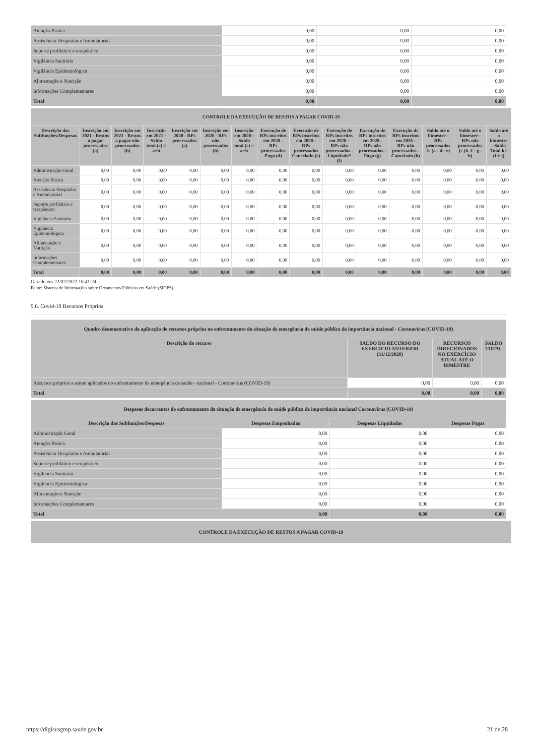| Atenção Básica | 0,00 | 0,00 | 0,00 |
| Assistência Hospitalar e Ambulatorial | 0,00 | 0,00 | 0,00 |
| Suporte profilático e terapêutico | 0,00 | 0,00 | 0,00 |
| Vigilância Sanitária | 0,00 | 0,00 | 0,00 |
| Vigilância Epidemiológica | 0,00 | 0,00 | 0,00 |
| Alimentação e Nutrição | 0,00 | 0,00 | 0,00 |
| Informações Complementares | 0,00 | 0,00 | 0,00 |
| Total | 0,00 | 0,00 | 0,00 |
| CONTROLE DA EXECUÇÃO DE RESTOS A PAGAR COVID-19 | | | | | | | | | | | | | | |
| Descrição das Subfunções/Despesas | Inscrição em 2021 - Restos a pagar processados (a) | Inscrição em 2021 - Restos a pagar não processados (b) | Inscrição em 2021 - Saldo total (c) = a+b | Inscrição em 2020 - RPs processados (a) | Inscrição em 2020 - RPs não processados (b) | Inscrição em 2020 - Saldo total (c) = a+b | Execução de RPs inscritos em 2020 - RPs processados Pago (d) | Execução de RPs inscritos em 2020 - RPs processados Cancelado (e) | Execução de RPs inscritos em 2020 - RPs não processados - Liquidado* (f) | Execução de RPs inscritos em 2020 - RPs não processados - Pago (g) | Execução de RPs inscritos em 2020 - RPs não processados - Cancelado (h) | Saldo até o bimestre - RPs processados i= (a - d - e) | Saldo até o bimestre - RPs não processados j= (b -f - g - h) | Saldo até o bimestre - Saldo Total k= (i + j) |
| Administração Geral | 0,00 | 0,00 | 0,00 | 0,00 | 0,00 | 0,00 | 0,00 | 0,00 | 0,00 | 0,00 | 0,00 | 0,00 | 0,00 | 0,00 |
| Atenção Básica | 0,00 | 0,00 | 0,00 | 0,00 | 0,00 | 0,00 | 0,00 | 0,00 | 0,00 | 0,00 | 0,00 | 0,00 | 0,00 | 0,00 |
| Assistência Hospitalar e Ambulatorial | 0,00 | 0,00 | 0,00 | 0,00 | 0,00 | 0,00 | 0,00 | 0,00 | 0,00 | 0,00 | 0,00 | 0,00 | 0,00 | 0,00 |
| Suporte profilático e terapêutico | 0,00 | 0,00 | 0,00 | 0,00 | 0,00 | 0,00 | 0,00 | 0,00 | 0,00 | 0,00 | 0,00 | 0,00 | 0,00 | 0,00 |
| Vigilância Sanitária | 0,00 | 0,00 | 0,00 | 0,00 | 0,00 | 0,00 | 0,00 | 0,00 | 0,00 | 0,00 | 0,00 | 0,00 | 0,00 | 0,00 |
| Vigilância Epidemiológica | 0,00 | 0,00 | 0,00 | 0,00 | 0,00 | 0,00 | 0,00 | 0,00 | 0,00 | 0,00 | 0,00 | 0,00 | 0,00 | 0,00 |
| Alimentação e Nutrição | 0,00 | 0,00 | 0,00 | 0,00 | 0,00 | 0,00 | 0,00 | 0,00 | 0,00 | 0,00 | 0,00 | 0,00 | 0,00 | 0,00 |
| Informações Complementares | 0,00 | 0,00 | 0,00 | 0,00 | 0,00 | 0,00 | 0,00 | 0,00 | 0,00 | 0,00 | 0,00 | 0,00 | 0,00 | 0,00 |
| Total | 0,00 | 0,00 | 0,00 | 0,00 | 0,00 | 0,00 | 0,00 | 0,00 | 0,00 | 0,00 | 0,00 | 0,00 | 0,00 | 0,00 |
Gerado em 22/02/2022 10:41:24
Fonte: Sistema de Informações sobre Orçamentos Públicos em Saúde (SIOPS)
9.6. Covid-19 Recursos Próprios
| Quadro demonstrativo da aplicação de recursos próprios no enfrentamento da situação de emergência de saúde pública de importância nacional - Coronavírus (COVID-19) | | | |
| Descrição do recurso | SALDO DO RECURSO DO EXERCICIO ANTERIOR (31/12/2020) | RECURSOS DIRECIONADOS NO EXERCÍCIO ATUAL ATÉ O BIMESTRE | SALDO TOTAL |
| Recursos próprios a serem aplicados no enfrentamento da emergência de saúde - nacional - Coronavírus (COVID-19) | 0,00 | 0,00 | 0,00 |
| Total | 0,00 | 0,00 | 0,00 |
| Despesas decorrentes do enfrentamento da situação de emergência de saúde pública de importância nacional Coronavírus (COVID-19) | | | |
| Descrição das Subfunções/Despesas | Despesas Empenhadas | Despesas Liquidadas | Despesas Pagas |
| Administração Geral | 0,00 | 0,00 | 0,00 |
| Atenção Básica | 0,00 | 0,00 | 0,00 |
| Assistência Hospitalar e Ambulatorial | 0,00 | 0,00 | 0,00 |
| Suporte profilático e terapêutico | 0,00 | 0,00 | 0,00 |
| Vigilância Sanitária | 0,00 | 0,00 | 0,00 |
| Vigilância Epidemiológica | 0,00 | 0,00 | 0,00 |
| Alimentação e Nutrição | 0,00 | 0,00 | 0,00 |
| Informações Complementares | 0,00 | 0,00 | 0,00 |
| Total | 0,00 | 0,00 | 0,00 |
| CONTROLE DA EXECUÇÃO DE RESTOS A PAGAR COVID-19 |
https://digisusgmp.saude.gov.br 21 de 28